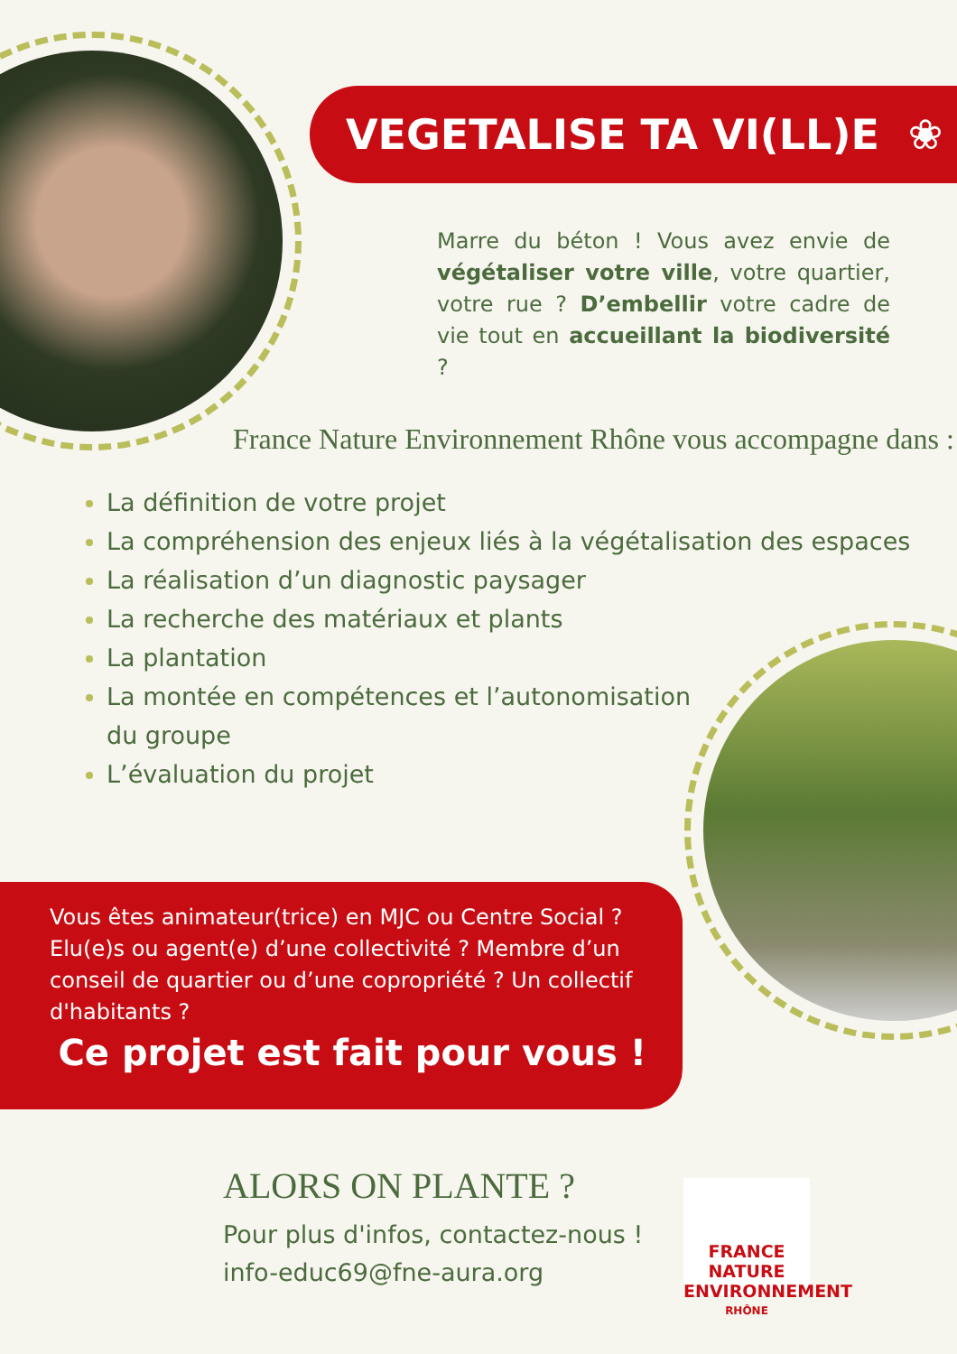VEGETALISE TA VI(LL)E ❀
Marre du béton ! Vous avez envie de végétaliser votre ville, votre quartier, votre rue ? D’embellir votre cadre de vie tout en accueillant la biodiversité ?
France Nature Environnement Rhône vous accompagne dans :
La définition de votre projet
La compréhension des enjeux liés à la végétalisation des espaces
La réalisation d’un diagnostic paysager
La recherche des matériaux et plants
La plantation
La montée en compétences et l’autonomisation
du groupe
L’évaluation du projet
Vous êtes animateur(trice) en MJC ou Centre Social ? Elu(e)s ou agent(e) d’une collectivité ? Membre d’un conseil de quartier ou d’une copropriété ? Un collectif d'habitants ?
Ce projet est fait pour vous !
ALORS ON PLANTE ?
Pour plus d'infos, contactez-nous !
info-educ69@fne-aura.org
FRANCE NATURE ENVIRONNEMENT
RHÔNE